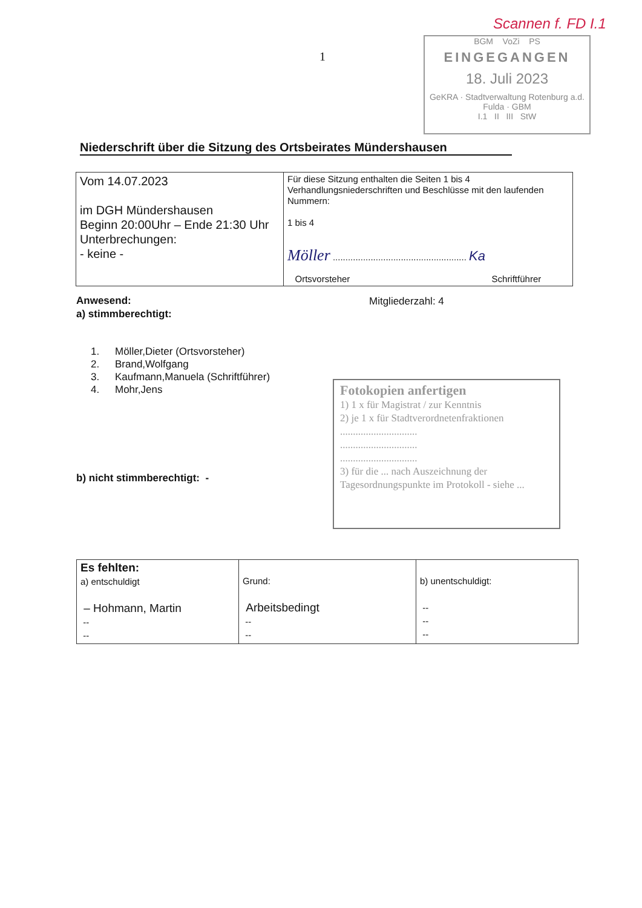Scannen f. FD I.1
1
BGM VoZi PS
EINGEGANGEN
18. Juli 2023
GeKRA · Stadtverwaltung Rotenburg a.d. Fulda · GBM
I.1 II III StW
Niederschrift über die Sitzung des Ortsbeirates Mündershausen
| Vom 14.07.2023 im DGH Mündershausen Beginn 20:00Uhr – Ende 21:30 Uhr Unterbrechungen: - keine - | Für diese Sitzung enthalten die Seiten 1 bis 4 Verhandlungsniederschriften und Beschlüsse mit den laufenden Nummern: 1 bis 4 Möller ..................................................... Ka Ortsvorsteher Schriftführer |
Anwesend:
a) stimmberechtigt:
Mitgliederzahl: 4
1. Möller,Dieter (Ortsvorsteher)
2. Brand,Wolfgang
3. Kaufmann,Manuela (Schriftführer)
4. Mohr,Jens
Fotokopien anfertigen
1) 1 x für Magistrat / zur Kenntnis
2) je 1 x für Stadtverordnetenfraktionen
..............................
..............................
..............................
3) für die ... nach Auszeichnung der Tagesordnungspunkte im Protokoll - siehe ...
b) nicht stimmberechtigt: -
| Es fehlten: a) entschuldigt – Hohmann, Martin -- -- | Grund: Arbeitsbedingt -- -- | b) unentschuldigt: -- -- -- |